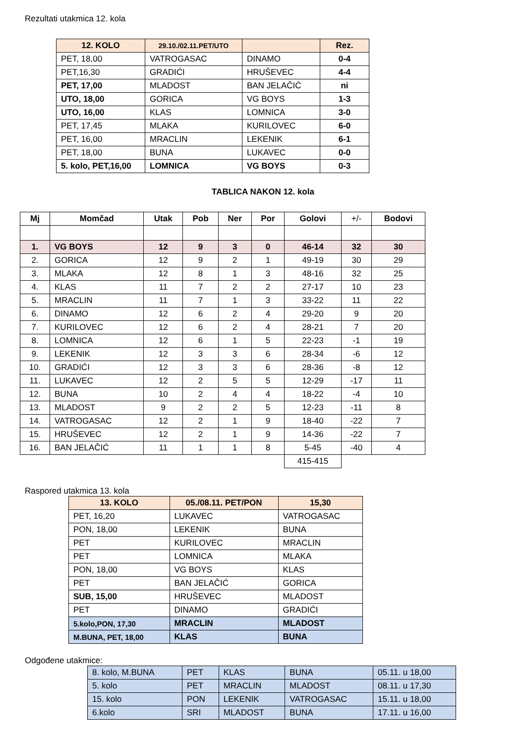Rezultati utakmica 12. kola
| 12. KOLO | 29.10./02.11.PET/UTO | | Rez. |
| --- | --- | --- | --- |
| PET, 18,00 | VATROGASAC | DINAMO | 0-4 |
| PET,16,30 | GRADIĆI | HRUŠEVEC | 4-4 |
| PET, 17,00 | MLADOST | BAN JELAČIĆ | ni |
| UTO, 18,00 | GORICA | VG BOYS | 1-3 |
| UTO, 16,00 | KLAS | LOMNICA | 3-0 |
| PET, 17,45 | MLAKA | KURILOVEC | 6-0 |
| PET, 16,00 | MRACLIN | LEKENIK | 6-1 |
| PET, 18,00 | BUNA | LUKAVEC | 0-0 |
| 5. kolo, PET,16,00 | LOMNICA | VG BOYS | 0-3 |
TABLICA NAKON 12. kola
| Mj | Momčad | Utak | Pob | Ner | Por | Golovi | +/- | Bodovi |
| --- | --- | --- | --- | --- | --- | --- | --- | --- |
| 1. | VG BOYS | 12 | 9 | 3 | 0 | 46-14 | 32 | 30 |
| 2. | GORICA | 12 | 9 | 2 | 1 | 49-19 | 30 | 29 |
| 3. | MLAKA | 12 | 8 | 1 | 3 | 48-16 | 32 | 25 |
| 4. | KLAS | 11 | 7 | 2 | 2 | 27-17 | 10 | 23 |
| 5. | MRACLIN | 11 | 7 | 1 | 3 | 33-22 | 11 | 22 |
| 6. | DINAMO | 12 | 6 | 2 | 4 | 29-20 | 9 | 20 |
| 7. | KURILOVEC | 12 | 6 | 2 | 4 | 28-21 | 7 | 20 |
| 8. | LOMNICA | 12 | 6 | 1 | 5 | 22-23 | -1 | 19 |
| 9. | LEKENIK | 12 | 3 | 3 | 6 | 28-34 | -6 | 12 |
| 10. | GRADIĆI | 12 | 3 | 3 | 6 | 28-36 | -8 | 12 |
| 11. | LUKAVEC | 12 | 2 | 5 | 5 | 12-29 | -17 | 11 |
| 12. | BUNA | 10 | 2 | 4 | 4 | 18-22 | -4 | 10 |
| 13. | MLADOST | 9 | 2 | 2 | 5 | 12-23 | -11 | 8 |
| 14. | VATROGASAC | 12 | 2 | 1 | 9 | 18-40 | -22 | 7 |
| 15. | HRUŠEVEC | 12 | 2 | 1 | 9 | 14-36 | -22 | 7 |
| 16. | BAN JELAČIĆ | 11 | 1 | 1 | 8 | 5-45 | -40 | 4 |
| | | | | | | 415-415 | | |
Raspored utakmica 13. kola
| 13. KOLO | 05./08.11. PET/PON | 15,30 |
| --- | --- | --- |
| PET, 16,20 | LUKAVEC | VATROGASAC |
| PON, 18,00 | LEKENIK | BUNA |
| PET | KURILOVEC | MRACLIN |
| PET | LOMNICA | MLAKA |
| PON, 18,00 | VG BOYS | KLAS |
| PET | BAN JELAČIĆ | GORICA |
| SUB, 15,00 | HRUŠEVEC | MLADOST |
| PET | DINAMO | GRADIĆI |
| 5.kolo,PON, 17,30 | MRACLIN | MLADOST |
| M.BUNA, PET, 18,00 | KLAS | BUNA |
Odgođene utakmice:
| 8. kolo, M.BUNA | PET | KLAS | BUNA | 05.11. u 18,00 |
| 5. kolo | PET | MRACLIN | MLADOST | 08.11. u 17,30 |
| 15. kolo | PON | LEKENIK | VATROGASAC | 15.11. u 18,00 |
| 6.kolo | SRI | MLADOST | BUNA | 17.11. u 16,00 |